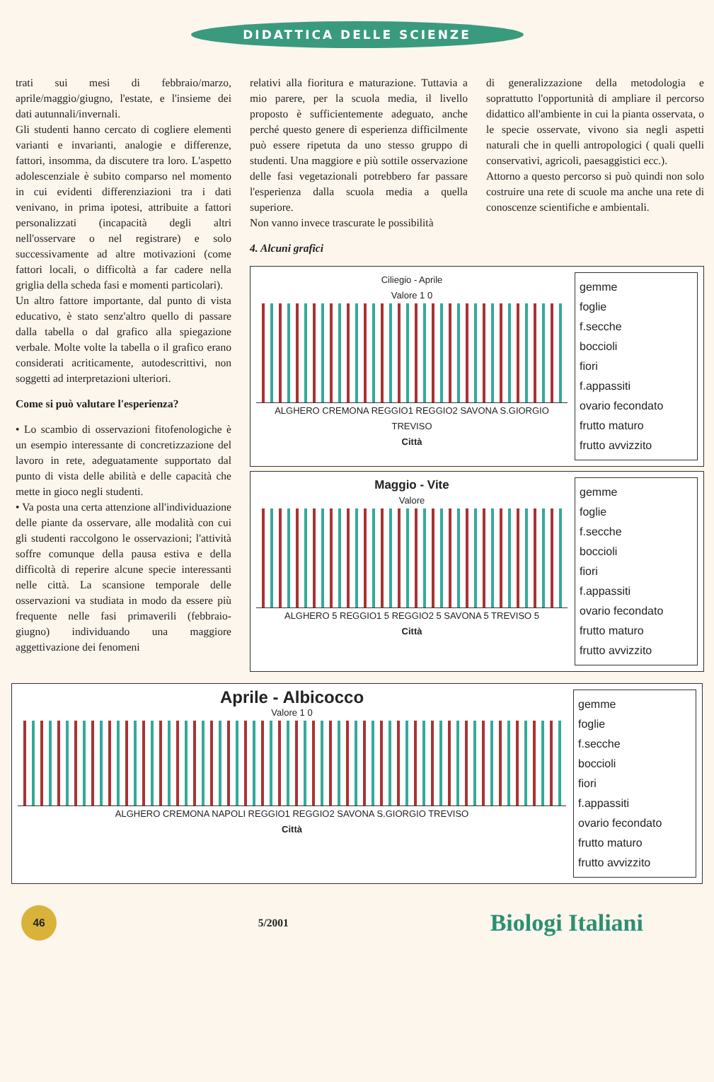DIDATTICA DELLE SCIENZE
trati sui mesi di febbraio/marzo, aprile/maggio/giugno, l'estate, e l'insieme dei dati autunnali/invernali.
Gli studenti hanno cercato di cogliere elementi varianti e invarianti, analogie e differenze, fattori, insomma, da discutere tra loro. L'aspetto adolescenziale è subito comparso nel momento in cui evidenti differenziazioni tra i dati venivano, in prima ipotesi, attribuite a fattori personalizzati (incapacità degli altri nell'osservare o nel registrare) e solo successivamente ad altre motivazioni (come fattori locali, o difficoltà a far cadere nella griglia della scheda fasi e momenti particolari).
Un altro fattore importante, dal punto di vista educativo, è stato senz'altro quello di passare dalla tabella o dal grafico alla spiegazione verbale. Molte volte la tabella o il grafico erano considerati acriticamente, autodescrittivi, non soggetti ad interpretazioni ulteriori.
Come si può valutare l'esperienza?
• Lo scambio di osservazioni fitofenologiche è un esempio interessante di concretizzazione del lavoro in rete, adeguatamente supportato dal punto di vista delle abilità e delle capacità che mette in gioco negli studenti.
• Va posta una certa attenzione all'individuazione delle piante da osservare, alle modalità con cui gli studenti raccolgono le osservazioni; l'attività soffre comunque della pausa estiva e della difficoltà di reperire alcune specie interessanti nelle città. La scansione temporale delle osservazioni va studiata in modo da essere più frequente nelle fasi primaverili (febbraio-giugno) individuando una maggiore aggettivazione dei fenomeni
relativi alla fioritura e maturazione. Tuttavia a mio parere, per la scuola media, il livello proposto è sufficientemente adeguato, anche perché questo genere di esperienza difficilmente può essere ripetuta da uno stesso gruppo di studenti. Una maggiore e più sottile osservazione delle fasi vegetazionali potrebbero far passare l'esperienza dalla scuola media a quella superiore.
Non vanno invece trascurate le possibilità
di generalizzazione della metodologia e soprattutto l'opportunità di ampliare il percorso didattico all'ambiente in cui la pianta osservata, o le specie osservate, vivono sia negli aspetti naturali che in quelli antropologici ( quali quelli conservativi, agricoli, paesaggistici ecc.).
Attorno a questo percorso si può quindi non solo costruire una rete di scuole ma anche una rete di conoscenze scientifiche e ambientali.
4. Alcuni grafici
Ciliegio - Aprile
Valore 1 0
ALGHERO CREMONA REGGIO1 REGGIO2 SAVONA S.GIORGIO TREVISO
Città
gemme
foglie
f.secche
boccioli
fiori
f.appassiti
ovario fecondato
frutto maturo
frutto avvizzito
Maggio - Vite
Valore
ALGHERO 5 REGGIO1 5 REGGIO2 5 SAVONA 5 TREVISO 5
Città
gemme
foglie
f.secche
boccioli
fiori
f.appassiti
ovario fecondato
frutto maturo
frutto avvizzito
Aprile - Albicocco
Valore 1 0
ALGHERO CREMONA NAPOLI REGGIO1 REGGIO2 SAVONA S.GIORGIO TREVISO
Città
gemme
foglie
f.secche
boccioli
fiori
f.appassiti
ovario fecondato
frutto maturo
frutto avvizzito
46
5/2001 Biologi Italiani